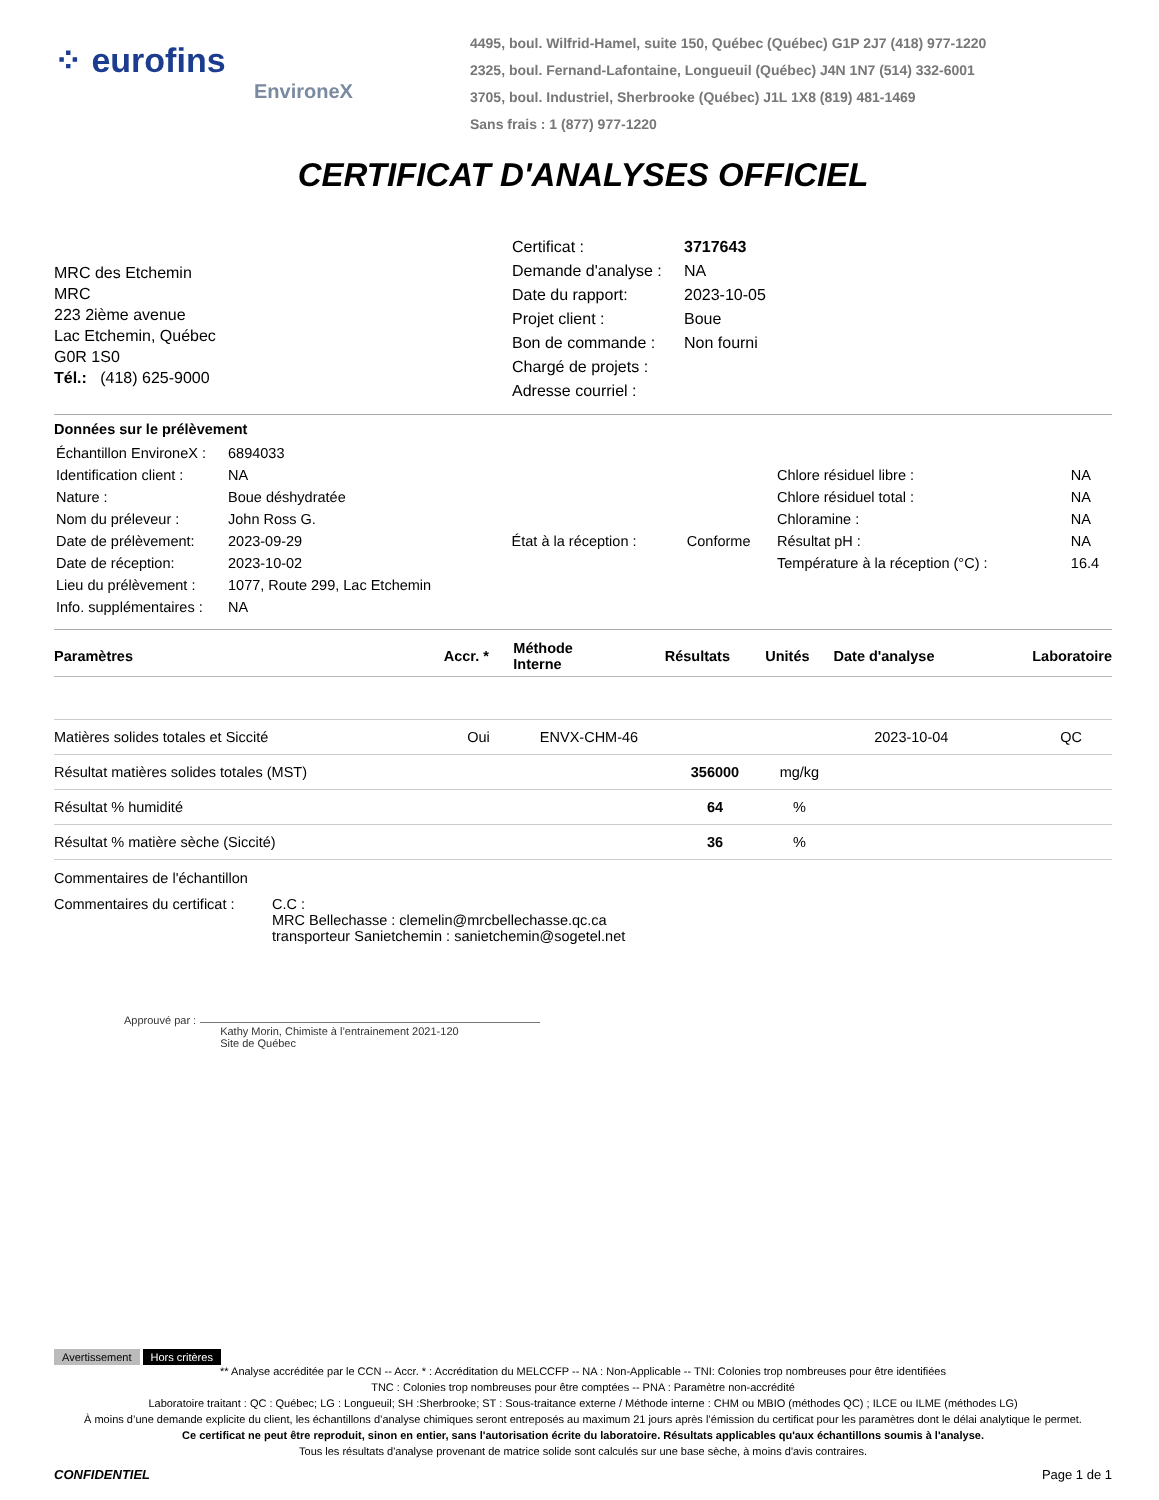⁘ eurofins
EnvironeX
4495, boul. Wilfrid-Hamel, suite 150, Québec (Québec) G1P 2J7 (418) 977-1220
2325, boul. Fernand-Lafontaine, Longueuil (Québec) J4N 1N7 (514) 332-6001
3705, boul. Industriel, Sherbrooke (Québec) J1L 1X8 (819) 481-1469
Sans frais : 1 (877) 977-1220
CERTIFICAT D'ANALYSES OFFICIEL
MRC des Etchemin
MRC
223 2ième avenue
Lac Etchemin, Québec
G0R 1S0
Tél.: (418) 625-9000
| Certificat : | 3717643 |
| Demande d'analyse : | NA |
| Date du rapport: | 2023-10-05 |
| Projet client : | Boue |
| Bon de commande : | Non fourni |
| Chargé de projets : | |
| Adresse courriel : | |
Données sur le prélèvement
| Échantillon EnvironeX : | 6894033 | | | | |
| Identification client : | NA | | | Chlore résiduel libre : | NA |
| Nature : | Boue déshydratée | | | Chlore résiduel total : | NA |
| Nom du préleveur : | John Ross G. | | | Chloramine : | NA |
| Date de prélèvement: | 2023-09-29 | État à la réception : | Conforme | Résultat pH : | NA |
| Date de réception: | 2023-10-02 | | | Température à la réception (°C) : | 16.4 |
| Lieu du prélèvement : | 1077, Route 299, Lac Etchemin | | | | |
| Info. supplémentaires : | NA | | | | |
| Paramètres | Accr. * | Méthode Interne | Résultats | Unités | Date d'analyse | Laboratoire |
| --- | --- | --- | --- | --- | --- | --- |
| Matières solides totales et Siccité | Oui | ENVX-CHM-46 | | | 2023-10-04 | QC |
| Résultat matières solides totales (MST) | | | 356000 | mg/kg | | |
| Résultat % humidité | | | 64 | % | | |
| Résultat % matière sèche (Siccité) | | | 36 | % | | |
Commentaires de l'échantillon
Commentaires du certificat :
C.C :
MRC Bellechasse : clemelin@mrcbellechasse.qc.ca
transporteur Sanietchemin : sanietchemin@sogetel.net
Approuvé par :
Kathy Morin, Chimiste à l’entrainement 2021-120
Site de Québec
Avertissement Hors critères
** Analyse accréditée par le CCN -- Accr. * : Accréditation du MELCCFP -- NA : Non-Applicable -- TNI: Colonies trop nombreuses pour être identifiées
TNC : Colonies trop nombreuses pour être comptées -- PNA : Paramètre non-accrédité
Laboratoire traitant : QC : Québec; LG : Longueuil; SH :Sherbrooke; ST : Sous-traitance externe / Méthode interne : CHM ou MBIO (méthodes QC) ; ILCE ou ILME (méthodes LG)
À moins d’une demande explicite du client, les échantillons d’analyse chimiques seront entreposés au maximum 21 jours après l’émission du certificat pour les paramètres dont le délai analytique le permet.
Ce certificat ne peut être reproduit, sinon en entier, sans l'autorisation écrite du laboratoire. Résultats applicables qu'aux échantillons soumis à l'analyse.
Tous les résultats d'analyse provenant de matrice solide sont calculés sur une base sèche, à moins d'avis contraires.
CONFIDENTIEL Page 1 de 1